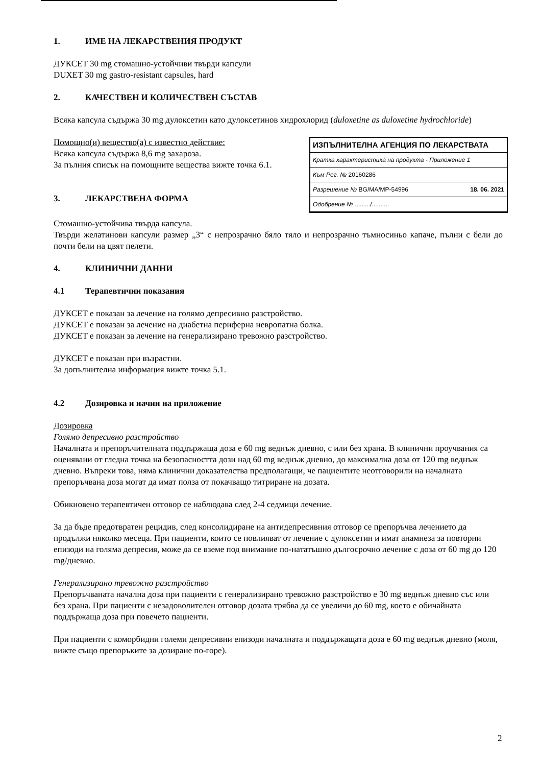1. ИМЕ НА ЛЕКАРСТВЕНИЯ ПРОДУКТ
ДУКСЕТ 30 mg стомашно-устойчиви твърди капсули
DUXET 30 mg gastro-resistant capsules, hard
2. КАЧЕСТВЕН И КОЛИЧЕСТВЕН СЪСТАВ
Всяка капсула съдържа 30 mg дулоксетин като дулоксетинов хидрохлорид (duloxetine as duloxetine hydrochloride)
ИЗПЪЛНИТЕЛНА АГЕНЦИЯ ПО ЛЕКАРСТВАТА
Кратка характеристика на продукта - Приложение 1
Към Рег. № 20160286
Разрешение № BG/MA/MP-54996 18. 06. 2021
Одобрение № ........./..........
Помощно(и) вещество(а) с известно действие:
Всяка капсула съдържа 8,6 mg захароза.
За пълния списък на помощните вещества вижте точка 6.1.
3. ЛЕКАРСТВЕНА ФОРМА
Стомашно-устойчива твърда капсула.
Твърди желатинови капсули размер „3“ с непрозрачно бяло тяло и непрозрачно тъмносиньо капаче, пълни с бели до почти бели на цвят пелети.
4. КЛИНИЧНИ ДАННИ
4.1 Терапевтични показания
ДУКСЕТ е показан за лечение на голямо депресивно разстройство.
ДУКСЕТ е показан за лечение на диабетна периферна невропатна болка.
ДУКСЕТ е показан за лечение на генерализирано тревожно разстройство.
ДУКСЕТ е показан при възрастни.
За допълнителна информация вижте точка 5.1.
4.2 Дозировка и начин на приложение
Дозировка
Голямо депресивно разстройство
Началната и препоръчителната поддържаща доза е 60 mg веднъж дневно, с или без храна. В клинични проучвания са оценявани от гледна точка на безопасността дози над 60 mg веднъж дневно, до максимална доза от 120 mg веднъж дневно. Въпреки това, няма клинични доказателства предполагащи, че пациентите неотговорили на началната препоръчвана доза могат да имат полза от покачващо титриране на дозата.
Обикновено терапевтичен отговор се наблюдава след 2-4 седмици лечение.
За да бъде предотвратен рецидив, след консолидиране на антидепресивния отговор се препоръчва лечението да продължи няколко месеца. При пациенти, които се повлияват от лечение с дулоксетин и имат анамнеза за повторни епизоди на голяма депресия, може да се вземе под внимание по-нататъшно дългосрочно лечение с доза от 60 mg до 120 mg/дневно.
Генерализирано тревожно разстройство
Препоръчваната начална доза при пациенти с генерализирано тревожно разстройство е 30 mg веднъж дневно със или без храна. При пациенти с незадоволителен отговор дозата трябва да се увеличи до 60 mg, което е обичайната поддържаща доза при повечето пациенти.
При пациенти с коморбидни големи депресивни епизоди началната и поддържащата доза е 60 mg веднъж дневно (моля, вижте също препоръките за дозиране по-горе).
2